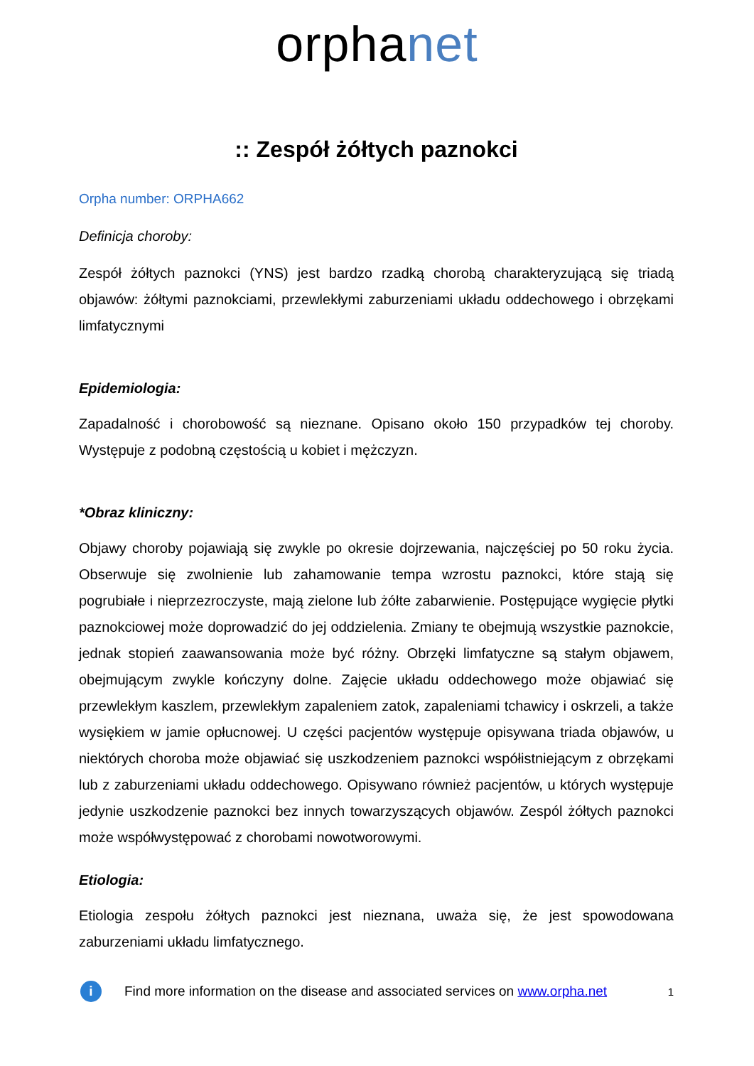orphanet
:: Zespół żółtych paznokci
Orpha number: ORPHA662
Definicja choroby:
Zespół żółtych paznokci (YNS) jest bardzo rzadką chorobą charakteryzującą się triadą objawów: żółtymi paznokciami, przewlekłymi zaburzeniami układu oddechowego i obrzękami limfatycznymi
Epidemiologia:
Zapadalność i chorobowość są nieznane. Opisano około 150 przypadków tej choroby. Występuje z podobną częstością u kobiet i mężczyzn.
*Obraz kliniczny:
Objawy choroby pojawiają się zwykle po okresie dojrzewania, najczęściej po 50 roku życia. Obserwuje się zwolnienie lub zahamowanie tempa wzrostu paznokci, które stają się pogrubiałe i nieprzezroczyste, mają zielone lub żółte zabarwienie. Postępujące wygięcie płytki paznokciowej może doprowadzić do jej oddzielenia. Zmiany te obejmują wszystkie paznokcie, jednak stopień zaawansowania może być różny. Obrzęki limfatyczne są stałym objawem, obejmującym zwykle kończyny dolne. Zajęcie układu oddechowego może objawiać się przewlekłym kaszlem, przewlekłym zapaleniem zatok, zapaleniami tchawicy i oskrzeli, a także wysiękiem w jamie opłucnowej. U części pacjentów występuje opisywana triada objawów, u niektórych choroba może objawiać się uszkodzeniem paznokci współistniejącym z obrzękami lub z zaburzeniami układu oddechowego. Opisywano również pacjentów, u których występuje jedynie uszkodzenie paznokci bez innych towarzyszących objawów. Zespól żółtych paznokci może współwystępować z chorobami nowotworowymi.
Etiologia:
Etiologia zespołu żółtych paznokci jest nieznana, uważa się, że jest spowodowana zaburzeniami układu limfatycznego.
i
Find more information on the disease and associated services on www.orpha.net 1